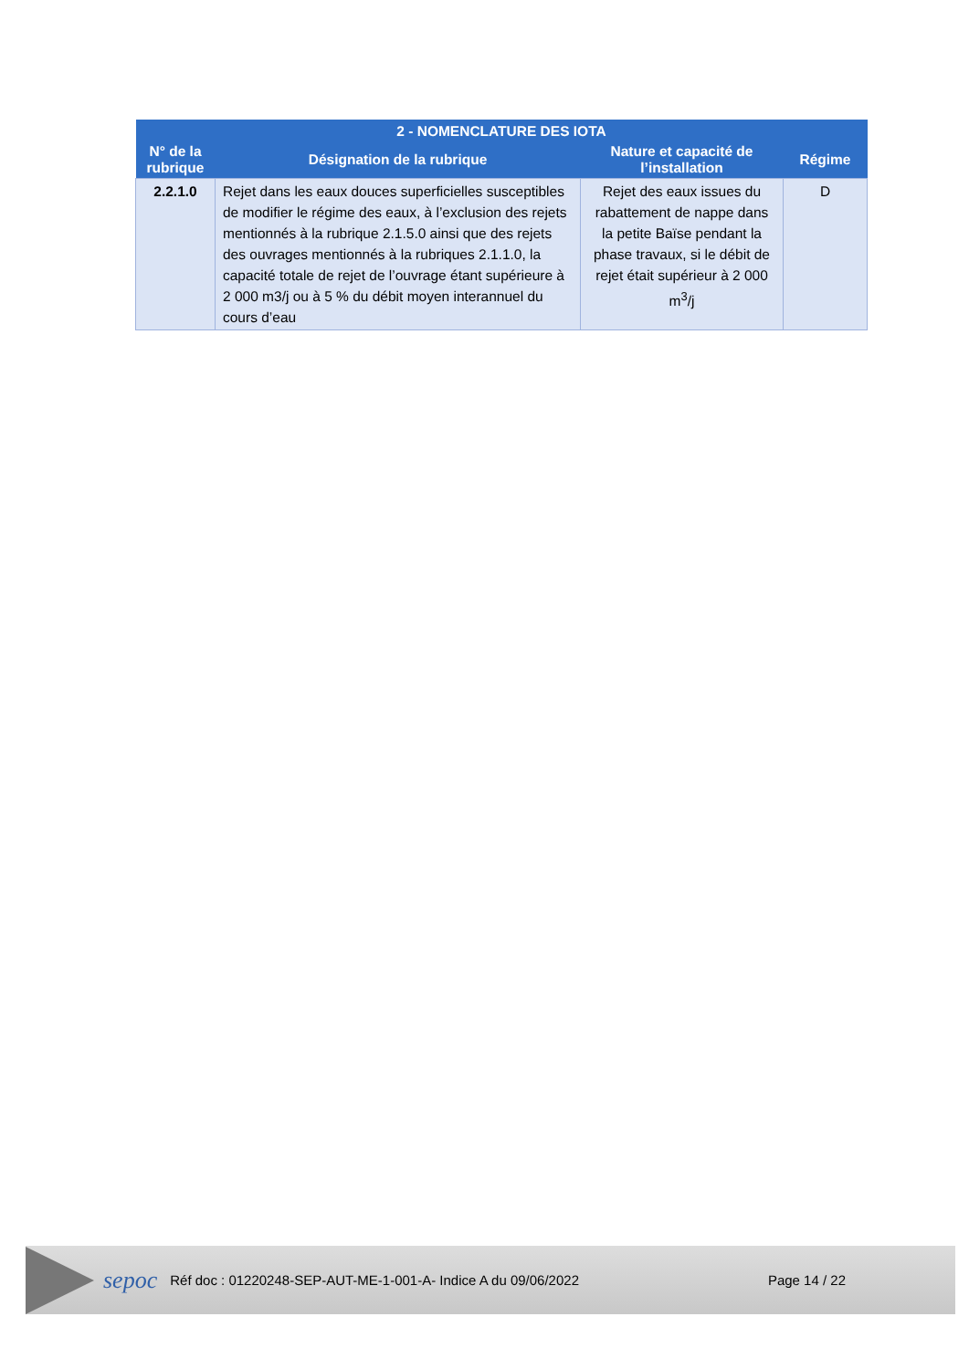| 2 - NOMENCLATURE DES IOTA | | | |
| --- | --- | --- | --- |
| N° de la rubrique | Désignation de la rubrique | Nature et capacité de l’installation | Régime |
| 2.2.1.0 | Rejet dans les eaux douces superficielles susceptibles de modifier le régime des eaux, à l’exclusion des rejets mentionnés à la rubrique 2.1.5.0 ainsi que des rejets des ouvrages mentionnés à la rubriques 2.1.1.0, la capacité totale de rejet de l’ouvrage étant supérieure à 2 000 m3/j ou à 5 % du débit moyen interannuel du cours d’eau | Rejet des eaux issues du rabattement de nappe dans la petite Baïse pendant la phase travaux, si le débit de rejet était supérieur à 2 000 m<sup>3</sup>/j | D |
sepoc Réf doc : 01220248-SEP-AUT-ME-1-001-A- Indice A du 09/06/2022 Page 14 / 22